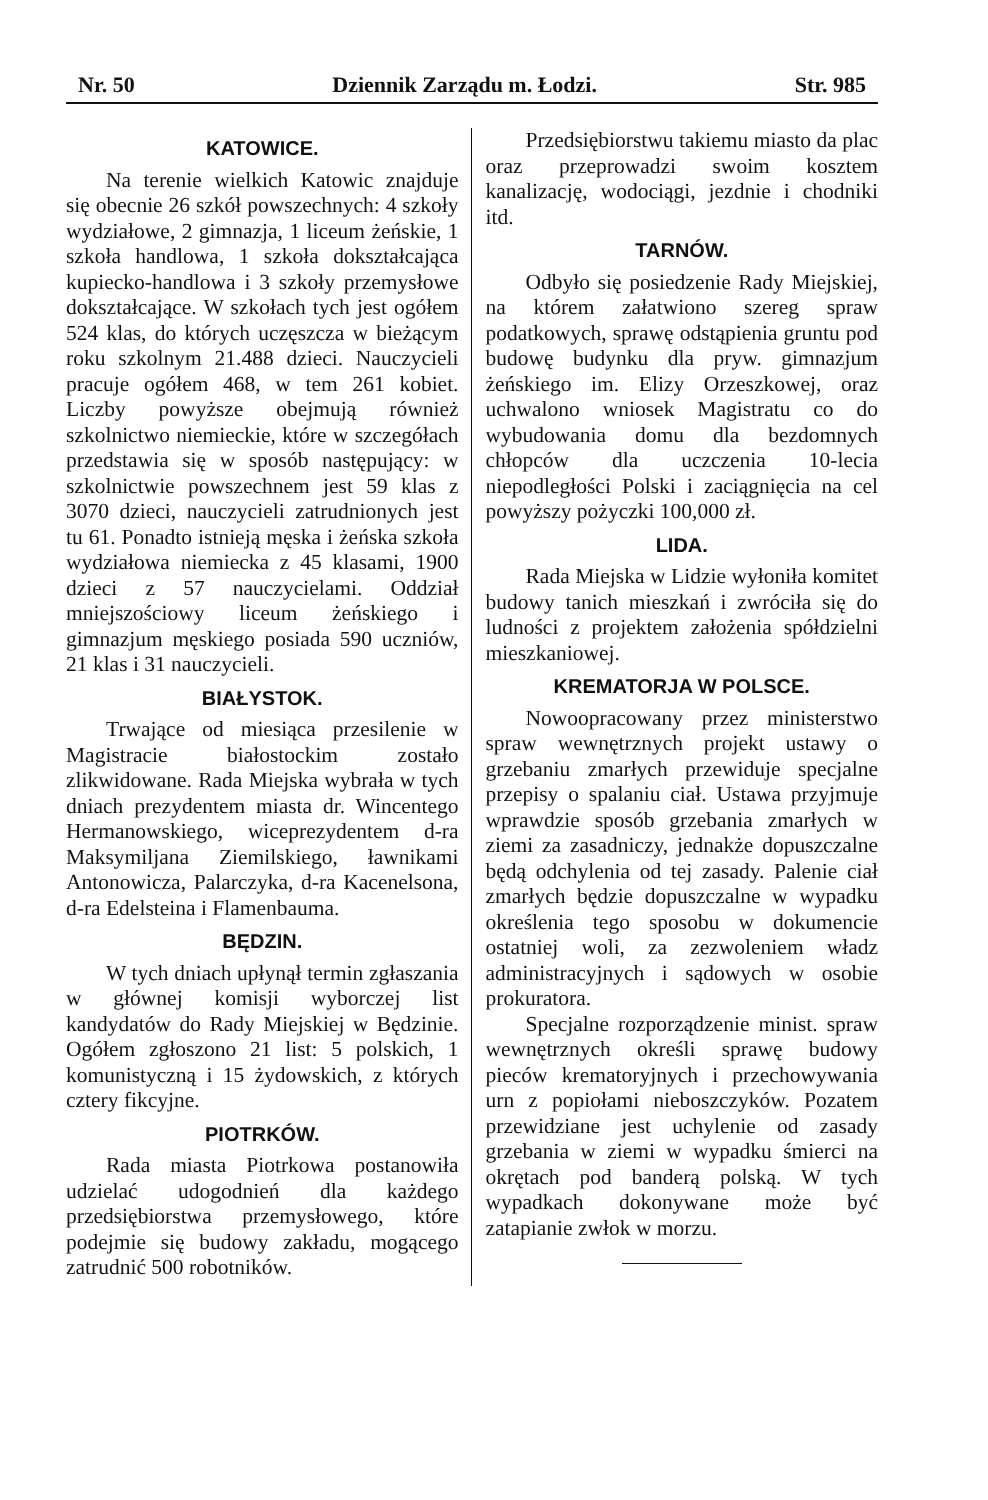Nr. 50 Dziennik Zarządu m. Łodzi. Str. 985
KATOWICE.
Na terenie wielkich Katowic znajduje się obecnie 26 szkół powszechnych: 4 szkoły wydziałowe, 2 gimnazja, 1 liceum żeńskie, 1 szkoła handlowa, 1 szkoła dokształcająca kupiecko-handlowa i 3 szkoły przemysłowe dokształcające. W szkołach tych jest ogółem 524 klas, do których uczęszcza w bieżącym roku szkolnym 21.488 dzieci. Nauczycieli pracuje ogółem 468, w tem 261 kobiet. Liczby powyższe obejmują również szkolnictwo niemieckie, które w szczegółach przedstawia się w sposób następujący: w szkolnictwie powszechnem jest 59 klas z 3070 dzieci, nauczycieli zatrudnionych jest tu 61. Ponadto istnieją męska i żeńska szkoła wydziałowa niemiecka z 45 klasami, 1900 dzieci z 57 nauczycielami. Oddział mniejszościowy liceum żeńskiego i gimnazjum męskiego posiada 590 uczniów, 21 klas i 31 nauczycieli.
BIAŁYSTOK.
Trwające od miesiąca przesilenie w Magistracie białostockim zostało zlikwidowane. Rada Miejska wybrała w tych dniach prezydentem miasta dr. Wincentego Hermanowskiego, wiceprezydentem d-ra Maksymiljana Ziemilskiego, ławnikami Antonowicza, Palarczyka, d-ra Kacenelsona, d-ra Edelsteina i Flamenbauma.
BĘDZIN.
W tych dniach upłynął termin zgłaszania w głównej komisji wyborczej list kandydatów do Rady Miejskiej w Będzinie. Ogółem zgłoszono 21 list: 5 polskich, 1 komunistyczną i 15 żydowskich, z których cztery fikcyjne.
PIOTRKÓW.
Rada miasta Piotrkowa postanowiła udzielać udogodnień dla każdego przedsiębiorstwa przemysłowego, które podejmie się budowy zakładu, mogącego zatrudnić 500 robotników.
Przedsiębiorstwu takiemu miasto da plac oraz przeprowadzi swoim kosztem kanalizację, wodociągi, jezdnie i chodniki itd.
TARNÓW.
Odbyło się posiedzenie Rady Miejskiej, na którem załatwiono szereg spraw podatkowych, sprawę odstąpienia gruntu pod budowę budynku dla pryw. gimnazjum żeńskiego im. Elizy Orzeszkowej, oraz uchwalono wniosek Magistratu co do wybudowania domu dla bezdomnych chłopców dla uczczenia 10-lecia niepodległości Polski i zaciągnięcia na cel powyższy pożyczki 100,000 zł.
LIDA.
Rada Miejska w Lidzie wyłoniła komitet budowy tanich mieszkań i zwróciła się do ludności z projektem założenia spółdzielni mieszkaniowej.
KREMATORJA W POLSCE.
Nowoopracowany przez ministerstwo spraw wewnętrznych projekt ustawy o grzebaniu zmarłych przewiduje specjalne przepisy o spalaniu ciał. Ustawa przyjmuje wprawdzie sposób grzebania zmarłych w ziemi za zasadniczy, jednakże dopuszczalne będą odchylenia od tej zasady. Palenie ciał zmarłych będzie dopuszczalne w wypadku określenia tego sposobu w dokumencie ostatniej woli, za zezwoleniem władz administracyjnych i sądowych w osobie prokuratora.
Specjalne rozporządzenie minist. spraw wewnętrznych określi sprawę budowy pieców krematoryjnych i przechowywania urn z popiołami nieboszczyków. Pozatem przewidziane jest uchylenie od zasady grzebania w ziemi w wypadku śmierci na okrętach pod banderą polską. W tych wypadkach dokonywane może być zatapianie zwłok w morzu.